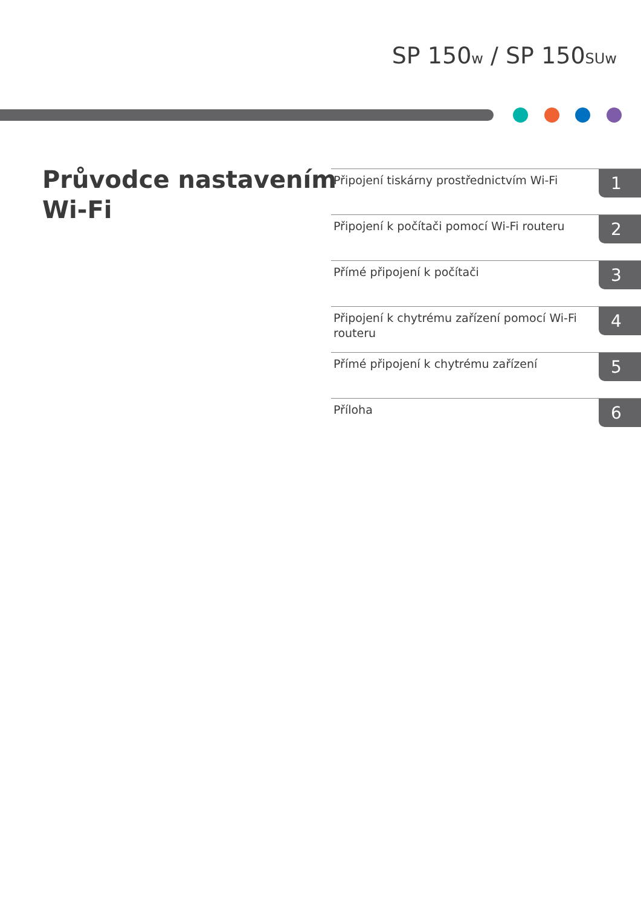SP 150w / SP 150SUw
Průvodce nastavením
Wi-Fi
Připojení tiskárny prostřednictvím Wi-Fi 1
Připojení k počítači pomocí Wi-Fi routeru 2
Přímé připojení k počítači 3
Připojení k chytrému zařízení pomocí Wi-Fi routeru 4
Přímé připojení k chytrému zařízení 5
Příloha 6